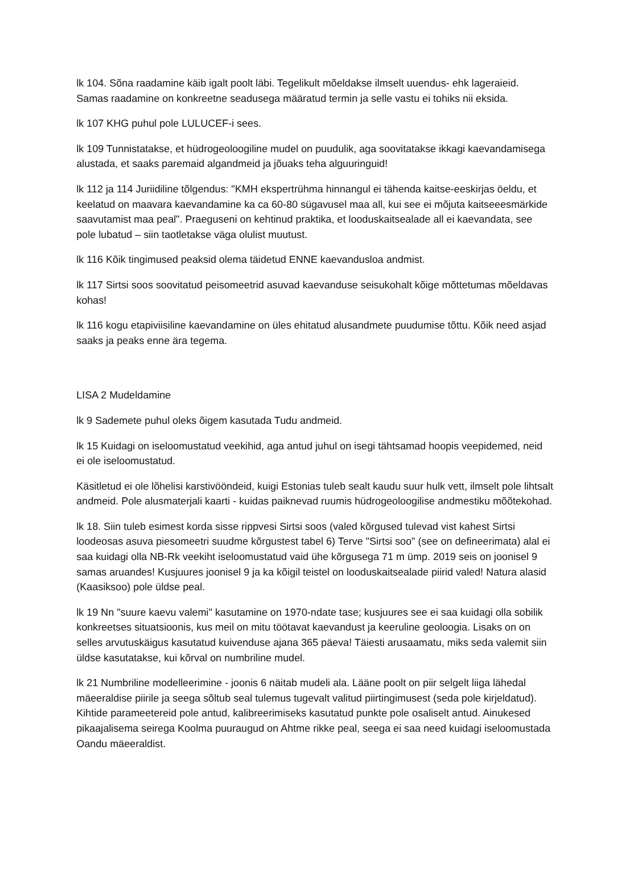lk 104. Sõna raadamine käib igalt poolt läbi. Tegelikult mõeldakse ilmselt uuendus- ehk lageraieid. Samas raadamine on konkreetne seadusega määratud termin ja selle vastu ei tohiks nii eksida.
lk 107 KHG puhul pole LULUCEF-i sees.
lk 109 Tunnistatakse, et hüdrogeoloogiline mudel on puudulik, aga soovitatakse ikkagi kaevandamisega alustada, et saaks paremaid algandmeid ja jõuaks teha alguuringuid!
lk 112 ja 114 Juriidiline tõlgendus: "KMH ekspertrühma hinnangul ei tähenda kaitse-eeskirjas öeldu, et keelatud on maavara kaevandamine ka ca 60-80 sügavusel maa all, kui see ei mõjuta kaitseeesmärkide saavutamist maa peal". Praeguseni on kehtinud praktika, et looduskaitsealade all ei kaevandata, see pole lubatud – siin taotletakse väga olulist muutust.
lk 116 Kõik tingimused peaksid olema täidetud ENNE kaevandusloa andmist.
lk 117 Sirtsi soos soovitatud peisomeetrid asuvad kaevanduse seisukohalt kõige mõttetumas mõeldavas kohas!
lk 116 kogu etapiviisiline kaevandamine on üles ehitatud alusandmete puudumise tõttu. Kõik need asjad saaks ja peaks enne ära tegema.
LISA 2 Mudeldamine
lk 9 Sademete puhul oleks õigem kasutada Tudu andmeid.
lk 15 Kuidagi on iseloomustatud veekihid, aga antud juhul on isegi tähtsamad hoopis veepidemed, neid ei ole iseloomustatud.
Käsitletud ei ole lõhelisi karstivööndeid, kuigi Estonias tuleb sealt kaudu suur hulk vett, ilmselt pole lihtsalt andmeid. Pole alusmaterjali kaarti - kuidas paiknevad ruumis hüdrogeoloogilise andmestiku mõõtekohad.
lk 18. Siin tuleb esimest korda sisse rippvesi Sirtsi soos (valed kõrgused tulevad vist kahest Sirtsi loodeosas asuva piesomeetri suudme kõrgustest tabel 6) Terve "Sirtsi soo" (see on defineerimata) alal ei saa kuidagi olla NB-Rk veekiht iseloomustatud vaid ühe kõrgusega 71 m ümp. 2019 seis on joonisel 9 samas aruandes! Kusjuures joonisel 9 ja ka kõigil teistel on looduskaitsealade piirid valed! Natura alasid (Kaasiksoo) pole üldse peal.
lk 19 Nn "suure kaevu valemi" kasutamine on 1970-ndate tase; kusjuures see ei saa kuidagi olla sobilik konkreetses situatsioonis, kus meil on mitu töötavat kaevandust ja keeruline geoloogia. Lisaks on on selles arvutuskäigus kasutatud kuivenduse ajana 365 päeva! Täiesti arusaamatu, miks seda valemit siin üldse kasutatakse, kui kõrval on numbriline mudel.
lk 21 Numbriline modelleerimine - joonis 6 näitab mudeli ala. Lääne poolt on piir selgelt liiga lähedal mäeeraldise piirile ja seega sõltub seal tulemus tugevalt valitud piirtingimusest (seda pole kirjeldatud). Kihtide parameetereid pole antud, kalibreerimiseks kasutatud punkte pole osaliselt antud. Ainukesed pikaajalisema seirega Koolma puuraugud on Ahtme rikke peal, seega ei saa need kuidagi iseloomustada Oandu mäeeraldist.